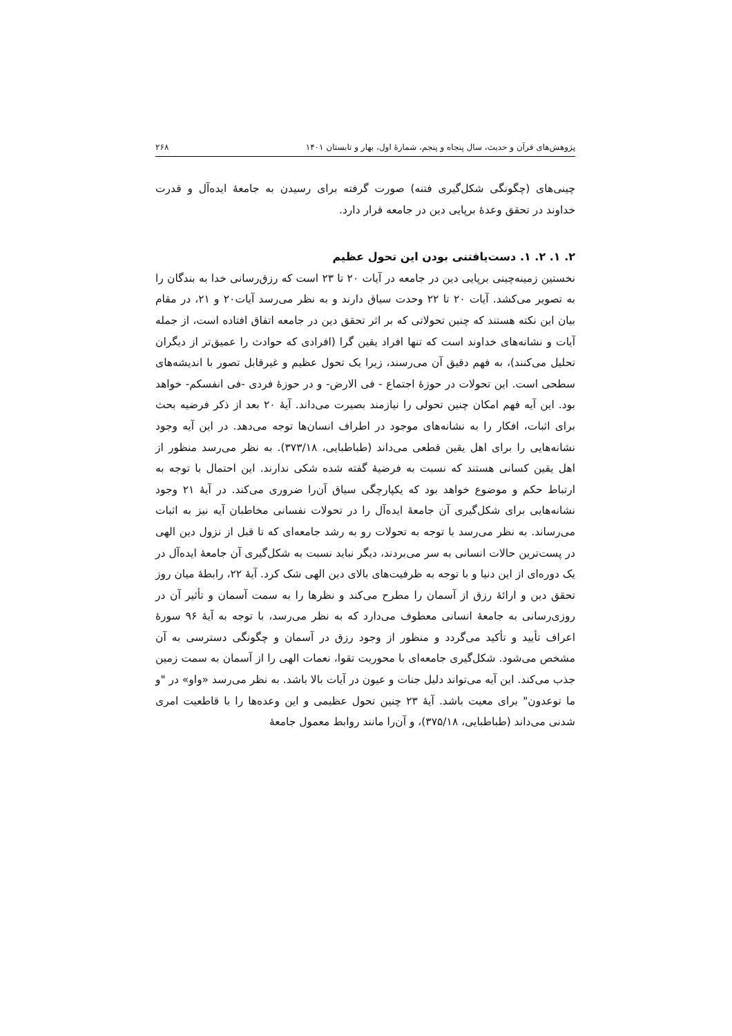پژوهش‌های قرآن و حدیث، سال پنجاه و پنجم، شمارهٔ اول، بهار و تابستان ۱۴۰۱ ۲۶۸
چینی‌های (چگونگی شکل‌گیری فتنه) صورت گرفته برای رسیدن به جامعهٔ ایده‌آل و قدرت خداوند در تحقق وعدهٔ برپایی دین در جامعه قرار دارد.
۲. ۱. ۲. ۱. دست‌یافتنی بودن این تحول عظیم
نخستین زمینه‌چینی برپایی دین در جامعه در آیات ۲۰ تا ۲۳ است که رزق‌رسانی خدا به بندگان را به تصویر می‌کشد. آیات ۲۰ تا ۲۲ وحدت سیاق دارند و به نظر می‌رسد آیات۲۰ و ۲۱، در مقام بیان این نکته هستند که چنین تحولاتی که بر اثر تحقق دین در جامعه اتفاق افتاده است، از جمله آیات و نشانه‌های خداوند است که تنها افراد یقین گرا (افرادی که حوادث را عمیق‌تر از دیگران تحلیل می‌کنند)، به فهم دقیق آن می‌رسند، زیرا یک تحول عظیم و غیرقابل تصور با اندیشه‌های سطحی است. این تحولات در حوزهٔ اجتماع - فی الارض- و در حوزهٔ فردی -فی انفسکم- خواهد بود. این آیه فهم امکان چنین تحولی را نیازمند بصیرت می‌داند. آیهٔ ۲۰ بعد از ذکر فرضیه بحث برای اثبات، افکار را به نشانه‌های موجود در اطراف انسان‌ها توجه می‌دهد. در این آیه وجود نشانه‌هایی را برای اهل یقین قطعی می‌داند (طباطبایی، ۳۷۳/۱۸). به نظر می‌رسد منظور از اهل یقین کسانی هستند که نسبت به فرضیهٔ گفته شده شکی ندارند. این احتمال با توجه به ارتباط حکم و موضوع خواهد بود که یکپارچگی سیاق آن‌را ضروری می‌کند. در آیهٔ ۲۱ وجود نشانه‌هایی برای شکل‌گیری آن جامعهٔ ایده‌آل را در تحولات نفسانی مخاطبان آیه نیز به اثبات می‌رساند. به نظر می‌رسد با توجه به تحولات رو به رشد جامعه‌ای که تا قبل از نزول دین الهی در پست‌ترین حالات انسانی به سر می‌بردند، دیگر نباید نسبت به شکل‌گیری آن جامعهٔ ایده‌آل در یک دوره‌ای از این دنیا و با توجه به ظرفیت‌های بالای دین الهی شک کرد. آیهٔ ۲۲، رابطهٔ میان روز تحقق دین و ارائهٔ رزق از آسمان را مطرح می‌کند و نظرها را به سمت آسمان و تأثیر آن در روزی‌رسانی به جامعهٔ انسانی معطوف می‌دارد که به نظر می‌رسد، با توجه به آیهٔ ۹۶ سورهٔ اعراف تأیید و تأکید می‌گردد و منظور از وجود رزق در آسمان و چگونگی دسترسی به آن مشخص می‌شود. شکل‌گیری جامعه‌ای با محوریت تقوا، نعمات الهی را از آسمان به سمت زمین جذب می‌کند. این آیه می‌تواند دلیل جنات و عیون در آیات بالا باشد. به نظر می‌رسد «واو» در "و ما توعدون" برای معیت باشد. آیهٔ ۲۳ چنین تحول عظیمی و این وعده‌ها را با قاطعیت امری شدنی می‌داند (طباطبایی، ۳۷۵/۱۸)، و آن‌را مانند روابط معمول جامعهٔ